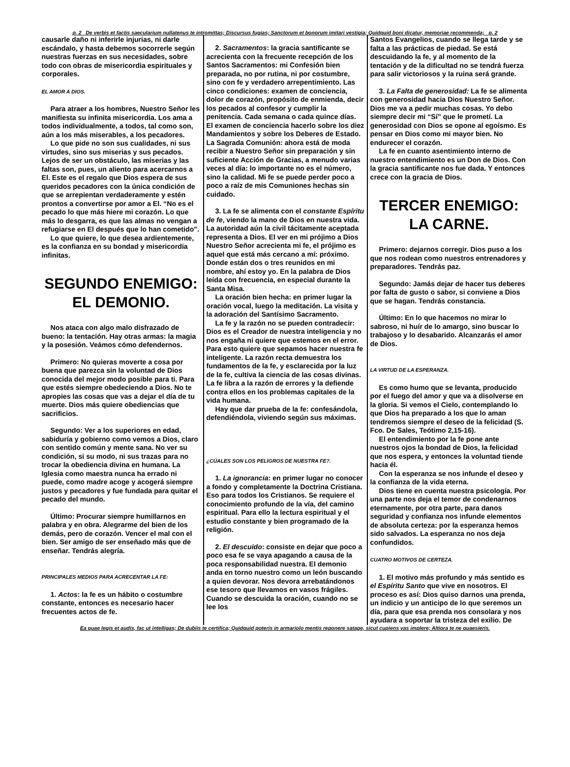p. 2 De verbis et factis saecularium nullatenus te intromittas; Discursus fugias; Sanctorum et bonorum imitari vestigia; Quidquid boni dicatur, memoriae recommenda; p. 2
causarle daño ni inferirle injurias, ni darle escándalo, y hasta debemos socorrerle según nuestras fuerzas en sus necesidades, sobre todo con obras de misericordia espirituales y corporales.
EL AMOR A DIOS.
Para atraer a los hombres, Nuestro Señor les manifiesta su infinita misericordia. Los ama a todos individualmente, a todos, tal como son, aún a los más miserables, a los pecadores.
Lo que pide no son sus cualidades, ni sus virtudes, sino sus miserias y sus pecados. Lejos de ser un obstáculo, las miserias y las faltas son, pues, un aliento para acercarnos a El. Este es el regalo que Dios espera de sus queridos pecadores con la única condición de que se arrepientan verdaderamente y estén prontos a convertirse por amor a El. “No es el pecado lo que más hiere mi corazón. Lo que más lo desgarra, es que las almas no vengan a refugiarse en El después que lo han cometido".
Lo que quiere, lo que desea ardientemente, es la confianza en su bondad y misericordia infinitas.
SEGUNDO ENEMIGO: EL DEMONIO.
Nos ataca con algo malo disfrazado de bueno: la tentación. Hay otras armas: la magia y la posesión. Veámos cómo defendernos.
Primero: No quieras moverte a cosa por buena que parezca sin la voluntad de Dios conocida del mejor modo posible para ti. Para que estés siempre obedeciendo a Dios. No te apropies las cosas que vas a dejar el día de tu muerte. Dios más quiere obediencias que sacrificios.
Segundo: Ver a los superiores en edad, sabiduría y gobierno como vemos a Dios, claro con sentido común y mente sana. No ver su condición, si su modo, ni sus trazas para no trocar la obediencia divina en humana. La Iglesia como maestra nunca ha errado ni puede, como madre acoge y acogerá siempre justos y pecadores y fue fundada para quitar el pecado del mundo.
Último: Procurar siempre humillarnos en palabra y en obra. Alegrarme del bien de los demás, pero de corazón. Vencer el mal con el bien. Ser amigo de ser enseñado más que de enseñar. Tendrás alegría.
PRINCIPALES MEDIOS PARA ACRECENTAR LA FE:
1. Actos: la fe es un hábito o costumbre constante, entonces es necesario hacer frecuentes actos de fe.
2. Sacramentos: la gracia santificante se acrecienta con la frecuente recepción de los Santos Sacramentos: mi Confesión bien preparada, no por rutina, ni por costumbre, sino con fe y verdadero arrepentimiento. Las cinco condiciones: examen de conciencia, dolor de corazón, propósito de enmienda, decir los pecados al confesor y cumplir la penitencia. Cada semana o cada quince días. El examen de conciencia hacerlo sobre los diez Mandamientos y sobre los Deberes de Estado. La Sagrada Comunión: ahora está de moda recibir a Nuestro Señor sin preparación y sin suficiente Acción de Gracias, a menudo varias veces al día: lo importante no es el número, sino la calidad. Mi fe se puede perder poco a poco a raíz de mis Comuniones hechas sin cuidado.
3. La fe se alimenta con el constante Espíritu de fe, viendo la mano de Dios en nuestra vida. La autoridad aún la civil tácitamente aceptada representa a Dios. El ver en mi prójimo a Dios Nuestro Señor acrecienta mi fe, el prójimo es aquel que está más cercano a mí: próximo. Donde están dos o tres reunidos en mi nombre, ahí estoy yo. En la palabra de Dios leída con frecuencia, en especial durante la Santa Misa.
La oración bien hecha: en primer lugar la oración vocal, luego la meditación. La visita y la adoración del Santísimo Sacramento.
La fe y la razón no se pueden contradecir: Dios es el Creador de nuestra inteligencia y no nos engaña ni quiere que estemos en el error. Para esto quiere que sepamos hacer nuestra fe inteligente. La razón recta demuestra los fundamentos de la fe, y esclarecida por la luz de la fe, cultiva la ciencia de las cosas divinas. La fe libra a la razón de errores y la defiende contra ellos en los problemas capitales de la vida humana.
Hay que dar prueba de la fe: confesándola, defendiéndola, viviendo según sus máximas.
¿CÚALES SON LOS PELIGROS DE NUESTRA FE?.
1. La ignorancia: en primer lugar no conocer a fondo y completamente la Doctrina Cristiana. Eso para todos los Cristianos. Se requiere el conocimiento profundo de la vía, del camino espiritual. Para ello la lectura espiritual y el estudio constante y bien programado de la religión.
2. El descuido: consiste en dejar que poco a poco esa fe se vaya apagando a causa de la poca responsabilidad nuestra. El demonio anda en torno nuestro como un león buscando a quien devorar. Nos devora arrebatándonos ese tesoro que llevamos en vasos frágiles. Cuando se descuida la oración, cuando no se lee los
Santos Evangelios, cuando se llega tarde y se falta a las prácticas de piedad. Se está descuidando la fe, y al momento de la tentación y de la dificultad no se tendrá fuerza para salir victoriosos y la ruina será grande.
3. La Falta de generosidad: La fe se alimenta con generosidad hacia Dios Nuestro Señor. Dios me va a pedir muchas cosas. Yo debo siempre decir mi “Sí” que le prometí. La generosidad con Dios se opone al egoísmo. Es pensar en Dios como mi mayor bien. No endurecer el corazón.
La fe en cuanto asentimiento interno de nuestro entendimiento es un Don de Dios. Con la gracia santificante nos fue dada. Y entonces crece con la gracia de Dios.
TERCER ENEMIGO: LA CARNE.
Primero: dejarnos corregir. Dios puso a los que nos rodean como nuestros entrenadores y preparadores. Tendrás paz.
Segundo: Jamás dejar de hacer tus deberes por falta de gusto o sabor, si conviene a Dios que se hagan. Tendrás constancia.
Último: En lo que hacemos no mirar lo sabroso, ni huír de lo amargo, sino buscar lo trabajoso y lo desabarido. Alcanzarás el amor de Dios.
LA VIRTUD DE LA ESPERANZA.
Es como humo que se levanta, producido por el fuego del amor y que va a disolverse en la gloria. Si vemos el Cielo, contemplando lo que Dios ha preparado a los que lo aman tendremos siempre el deseo de la felicidad (S. Fco. De Sales, Teótimo 2,15-16).
El entendimiento por la fe pone ante nuestros ojos la bondad de Dios, la felicidad que nos espera, y entonces la voluntad tiende hacia él.
Con la esperanza se nos infunde el deseo y la confianza de la vida eterna.
Dios tiene en cuenta nuestra psicología. Por una parte nos deja el temor de condenarnos eternamente, por otra parte, para danos seguridad y confianza nos infunde elementos de absoluta certeza: por la esperanza hemos sido salvados. La esperanza no nos deja confundidos.
CUATRO MOTIVOS DE CERTEZA.
1. El motivo más profundo y más sentido es el Espíritu Santo que vive en nosotros. El proceso es así: Dios quiso darnos una prenda, un indicio y un anticipo de lo que seremos un día, para que esa prenda nos consolara y nos ayudara a soportar la tristeza del exilio. De
Ea quae legis et audis, fac ut intelligas; De dubiis te certifica; Quidquid poteris in armariolo mentis reponere satage, sicut cupiens vas implere; Altiora te ne quaesieris.